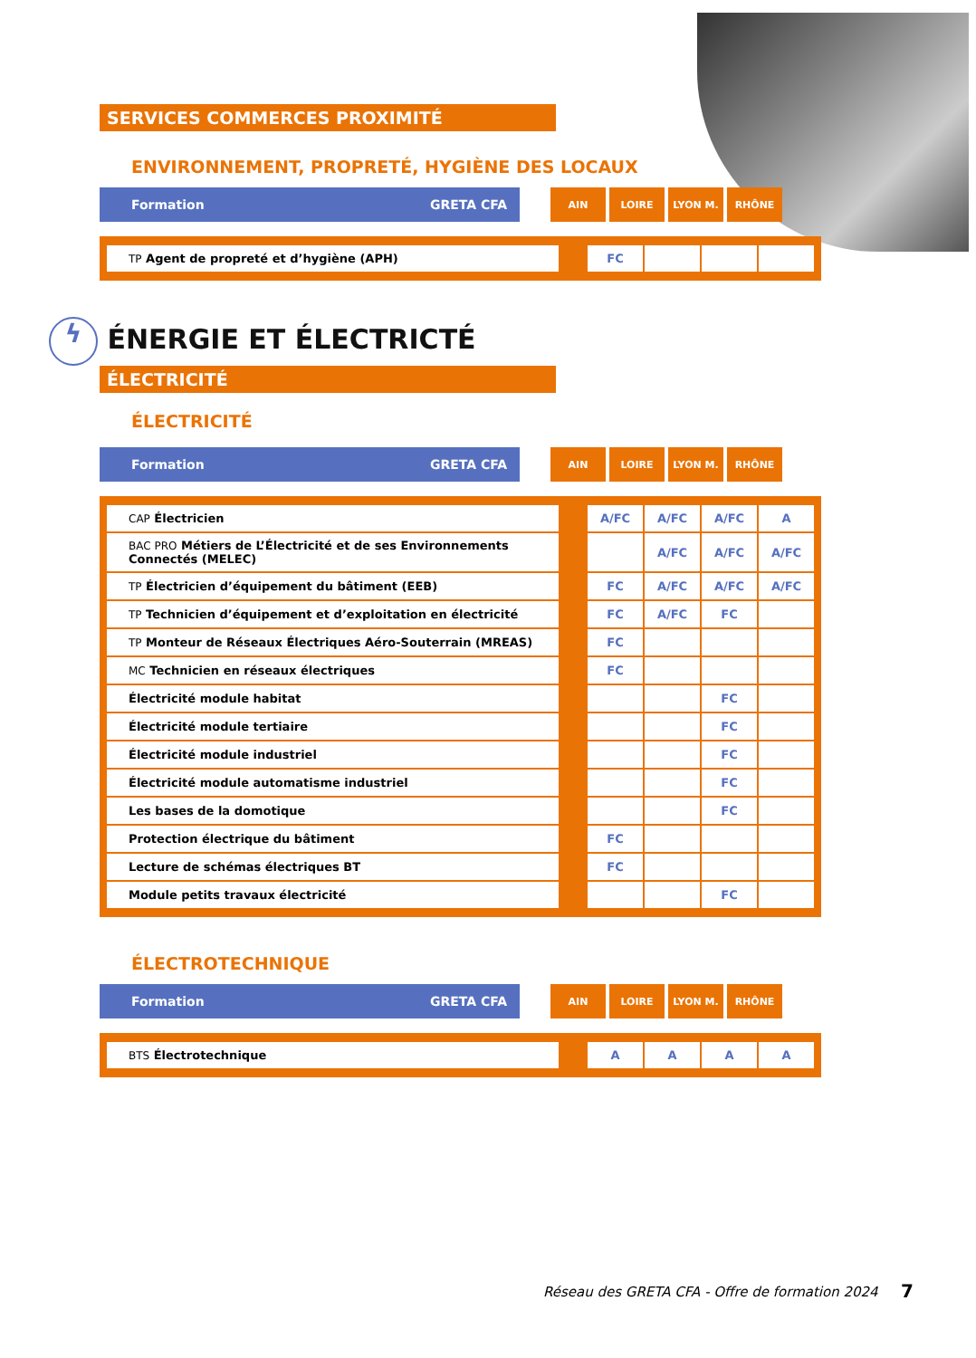SERVICES COMMERCES PROXIMITÉ
ENVIRONNEMENT, PROPRETÉ, HYGIÈNE DES LOCAUX
Formation GRETA CFA
AIN LOIRE LYON M. RHÔNE
| TP Agent de propreté et d’hygiène (APH) | | FC | | | |
ϟ ÉNERGIE ET ÉLECTRICTÉ
ÉLECTRICITÉ
ÉLECTRICITÉ
Formation GRETA CFA
AIN LOIRE LYON M. RHÔNE
| CAP Électricien | | A/FC | A/FC | A/FC | A |
| BAC PRO Métiers de L’Électricité et de ses Environnements Connectés (MELEC) | | | A/FC | A/FC | A/FC |
| TP Électricien d’équipement du bâtiment (EEB) | | FC | A/FC | A/FC | A/FC |
| TP Technicien d’équipement et d’exploitation en électricité | | FC | A/FC | FC | |
| TP Monteur de Réseaux Électriques Aéro-Souterrain (MREAS) | | FC | | | |
| MC Technicien en réseaux électriques | | FC | | | |
| Électricité module habitat | | | | FC | |
| Électricité module tertiaire | | | | FC | |
| Électricité module industriel | | | | FC | |
| Électricité module automatisme industriel | | | | FC | |
| Les bases de la domotique | | | | FC | |
| Protection électrique du bâtiment | | FC | | | |
| Lecture de schémas électriques BT | | FC | | | |
| Module petits travaux électricité | | | | FC | |
ÉLECTROTECHNIQUE
Formation GRETA CFA
AIN LOIRE LYON M. RHÔNE
| BTS Électrotechnique | | A | A | A | A |
Réseau des GRETA CFA - Offre de formation 2024
7